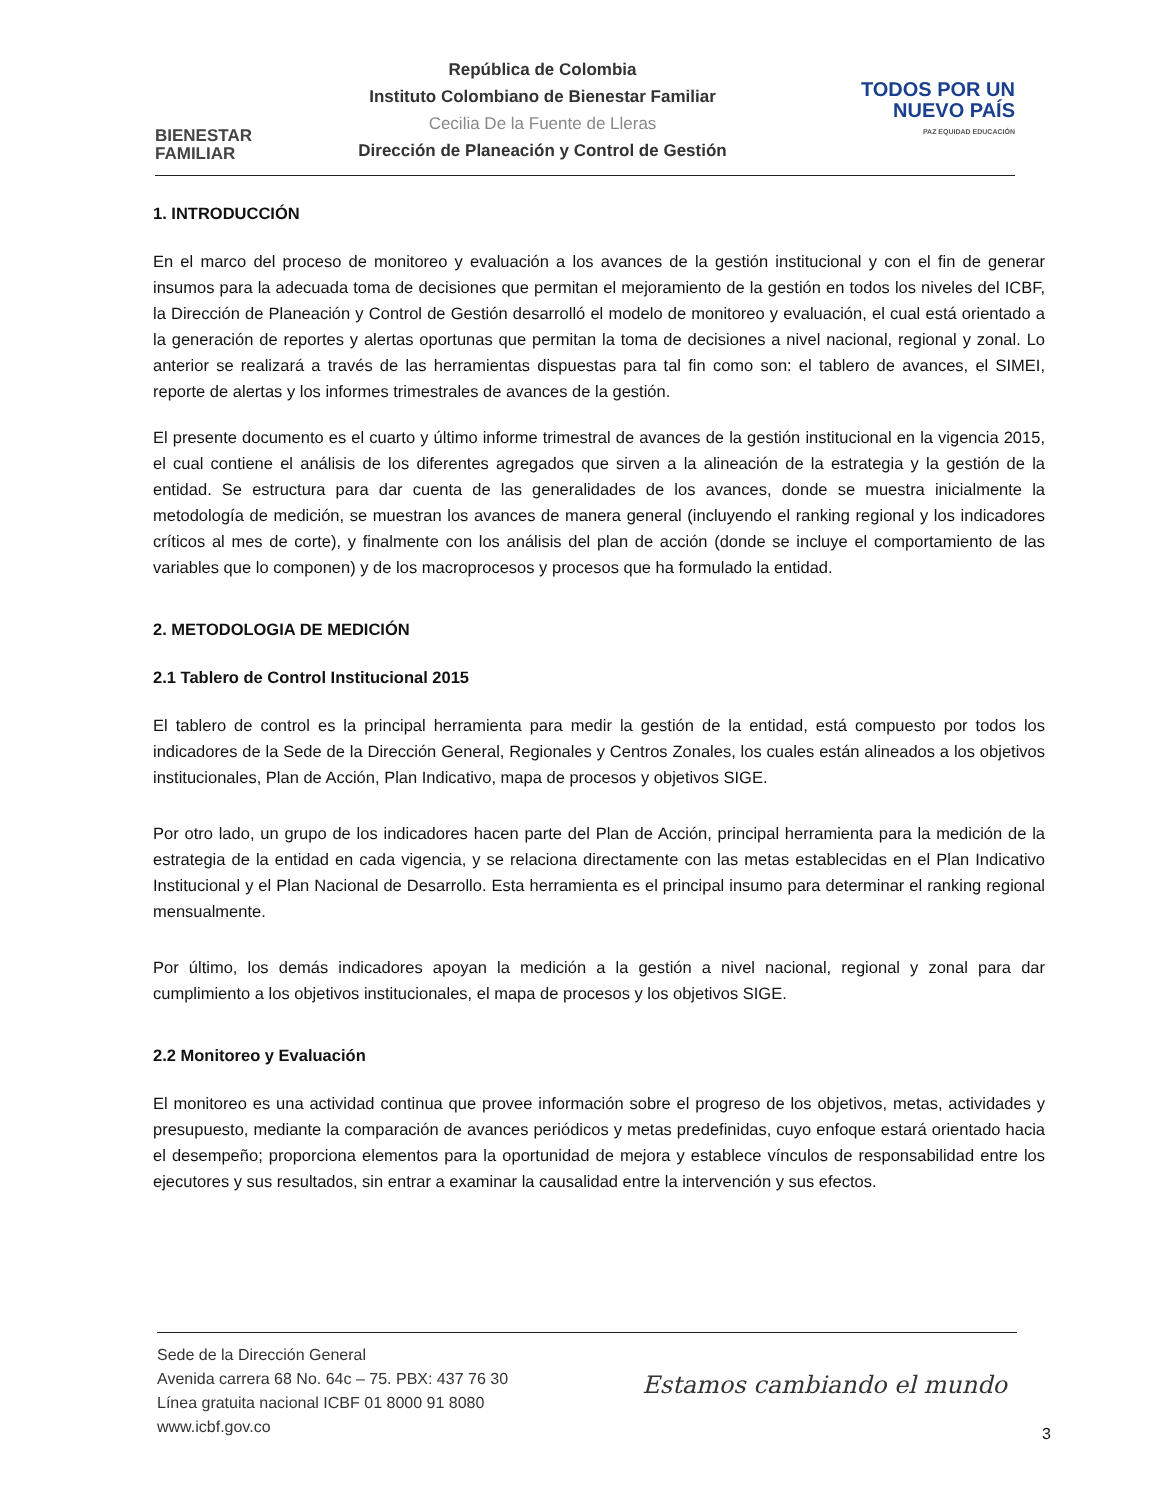BIENESTAR
FAMILIAR
República de Colombia
Instituto Colombiano de Bienestar Familiar
Cecilia De la Fuente de Lleras
Dirección de Planeación y Control de Gestión
TODOS POR UN
NUEVO PAÍS
PAZ EQUIDAD EDUCACIÓN
1. INTRODUCCIÓN
En el marco del proceso de monitoreo y evaluación a los avances de la gestión institucional y con el fin de generar insumos para la adecuada toma de decisiones que permitan el mejoramiento de la gestión en todos los niveles del ICBF, la Dirección de Planeación y Control de Gestión desarrolló el modelo de monitoreo y evaluación, el cual está orientado a la generación de reportes y alertas oportunas que permitan la toma de decisiones a nivel nacional, regional y zonal. Lo anterior se realizará a través de las herramientas dispuestas para tal fin como son: el tablero de avances, el SIMEI, reporte de alertas y los informes trimestrales de avances de la gestión.
El presente documento es el cuarto y último informe trimestral de avances de la gestión institucional en la vigencia 2015, el cual contiene el análisis de los diferentes agregados que sirven a la alineación de la estrategia y la gestión de la entidad. Se estructura para dar cuenta de las generalidades de los avances, donde se muestra inicialmente la metodología de medición, se muestran los avances de manera general (incluyendo el ranking regional y los indicadores críticos al mes de corte), y finalmente con los análisis del plan de acción (donde se incluye el comportamiento de las variables que lo componen) y de los macroprocesos y procesos que ha formulado la entidad.
2. METODOLOGIA DE MEDICIÓN
2.1 Tablero de Control Institucional 2015
El tablero de control es la principal herramienta para medir la gestión de la entidad, está compuesto por todos los indicadores de la Sede de la Dirección General, Regionales y Centros Zonales, los cuales están alineados a los objetivos institucionales, Plan de Acción, Plan Indicativo, mapa de procesos y objetivos SIGE.
Por otro lado, un grupo de los indicadores hacen parte del Plan de Acción, principal herramienta para la medición de la estrategia de la entidad en cada vigencia, y se relaciona directamente con las metas establecidas en el Plan Indicativo Institucional y el Plan Nacional de Desarrollo. Esta herramienta es el principal insumo para determinar el ranking regional mensualmente.
Por último, los demás indicadores apoyan la medición a la gestión a nivel nacional, regional y zonal para dar cumplimiento a los objetivos institucionales, el mapa de procesos y los objetivos SIGE.
2.2 Monitoreo y Evaluación
El monitoreo es una actividad continua que provee información sobre el progreso de los objetivos, metas, actividades y presupuesto, mediante la comparación de avances periódicos y metas predefinidas, cuyo enfoque estará orientado hacia el desempeño; proporciona elementos para la oportunidad de mejora y establece vínculos de responsabilidad entre los ejecutores y sus resultados, sin entrar a examinar la causalidad entre la intervención y sus efectos.
Sede de la Dirección General
Avenida carrera 68 No. 64c – 75. PBX: 437 76 30
Línea gratuita nacional ICBF 01 8000 91 8080
www.icbf.gov.co
Estamos cambiando el mundo
3